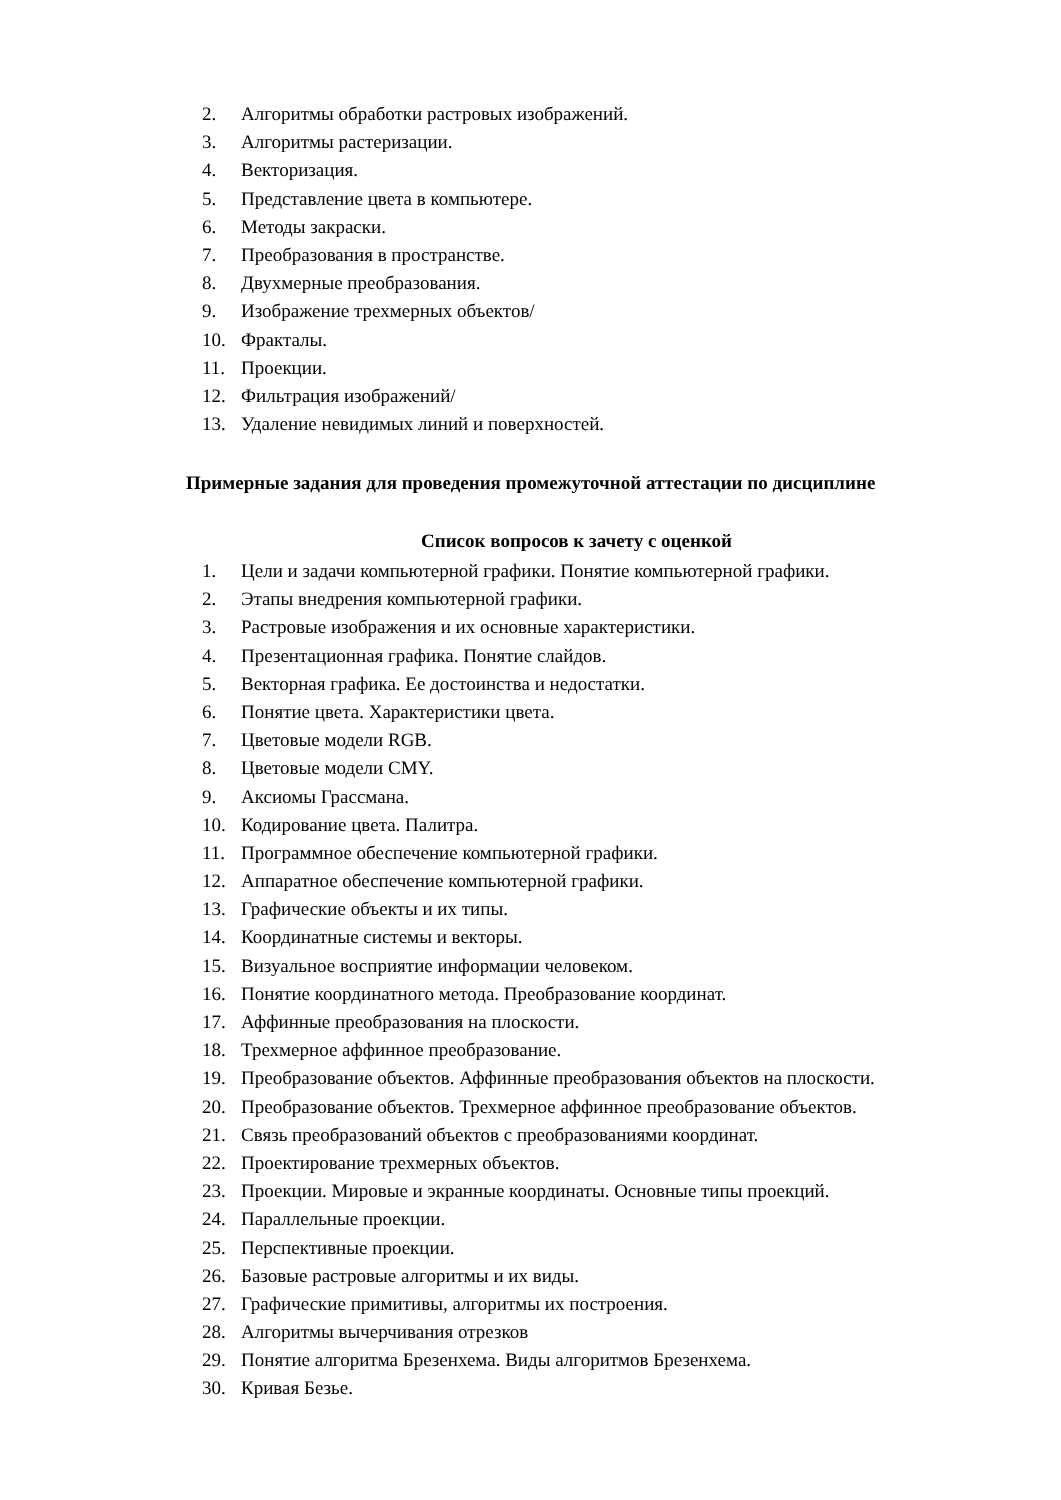2. Алгоритмы обработки растровых изображений.
3. Алгоритмы растеризации.
4. Векторизация.
5. Представление цвета в компьютере.
6. Методы закраски.
7. Преобразования в пространстве.
8. Двухмерные преобразования.
9. Изображение трехмерных объектов/
10. Фракталы.
11. Проекции.
12. Фильтрация изображений/
13. Удаление невидимых линий и поверхностей.
Примерные задания для проведения промежуточной аттестации по дисциплине
Список вопросов к зачету с оценкой
1. Цели и задачи компьютерной графики. Понятие компьютерной графики.
2. Этапы внедрения компьютерной графики.
3. Растровые изображения и их основные характеристики.
4. Презентационная графика. Понятие слайдов.
5. Векторная графика. Ее достоинства и недостатки.
6. Понятие цвета. Характеристики цвета.
7. Цветовые модели RGB.
8. Цветовые модели CMY.
9. Аксиомы Грассмана.
10. Кодирование цвета. Палитра.
11. Программное обеспечение компьютерной графики.
12. Аппаратное обеспечение компьютерной графики.
13. Графические объекты и их типы.
14. Координатные системы и векторы.
15. Визуальное восприятие информации человеком.
16. Понятие координатного метода. Преобразование координат.
17. Аффинные преобразования на плоскости.
18. Трехмерное аффинное преобразование.
19. Преобразование объектов. Аффинные преобразования объектов на плоскости.
20. Преобразование объектов. Трехмерное аффинное преобразование объектов.
21. Связь преобразований объектов с преобразованиями координат.
22. Проектирование трехмерных объектов.
23. Проекции. Мировые и экранные координаты. Основные типы проекций.
24. Параллельные проекции.
25. Перспективные проекции.
26. Базовые растровые алгоритмы и их виды.
27. Графические примитивы, алгоритмы их построения.
28. Алгоритмы вычерчивания отрезков
29. Понятие алгоритма Брезенхема. Виды алгоритмов Брезенхема.
30. Кривая Безье.